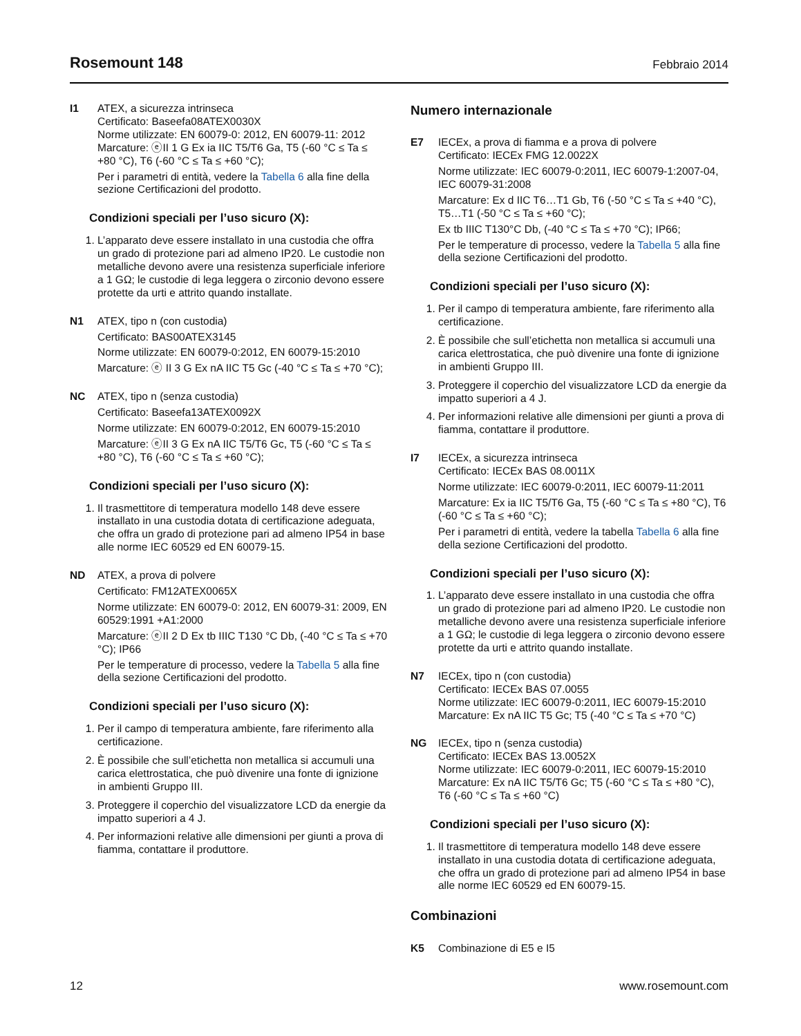Rosemount 148
Febbraio 2014
I1 ATEX, a sicurezza intrinseca
Certificato: Baseefa08ATEX0030X
Norme utilizzate: EN 60079-0: 2012, EN 60079-11: 2012
Marcature: ⓔII 1 G Ex ia IIC T5/T6 Ga, T5 (-60 °C ≤ Ta ≤ +80 °C), T6 (-60 °C ≤ Ta ≤ +60 °C);
Per i parametri di entità, vedere la Tabella 6 alla fine della sezione Certificazioni del prodotto.
Condizioni speciali per l’uso sicuro (X):
1. L’apparato deve essere installato in una custodia che offra un grado di protezione pari ad almeno IP20. Le custodie non metalliche devono avere una resistenza superficiale inferiore a 1 GΩ; le custodie di lega leggera o zirconio devono essere protette da urti e attrito quando installate.
N1 ATEX, tipo n (con custodia)
Certificato: BAS00ATEX3145
Norme utilizzate: EN 60079-0:2012, EN 60079-15:2010
Marcature: ⓔ II 3 G Ex nA IIC T5 Gc (-40 °C ≤ Ta ≤ +70 °C);
NC ATEX, tipo n (senza custodia)
Certificato: Baseefa13ATEX0092X
Norme utilizzate: EN 60079-0:2012, EN 60079-15:2010
Marcature: ⓔII 3 G Ex nA IIC T5/T6 Gc, T5 (-60 °C ≤ Ta ≤ +80 °C), T6 (-60 °C ≤ Ta ≤ +60 °C);
Condizioni speciali per l’uso sicuro (X):
1. Il trasmettitore di temperatura modello 148 deve essere installato in una custodia dotata di certificazione adeguata, che offra un grado di protezione pari ad almeno IP54 in base alle norme IEC 60529 ed EN 60079-15.
ND ATEX, a prova di polvere
Certificato: FM12ATEX0065X
Norme utilizzate: EN 60079-0: 2012, EN 60079-31: 2009, EN 60529:1991 +A1:2000
Marcature: ⓔII 2 D Ex tb IIIC T130 °C Db, (-40 °C ≤ Ta ≤ +70 °C); IP66
Per le temperature di processo, vedere la Tabella 5 alla fine della sezione Certificazioni del prodotto.
Condizioni speciali per l’uso sicuro (X):
1. Per il campo di temperatura ambiente, fare riferimento alla certificazione.
2. È possibile che sull’etichetta non metallica si accumuli una carica elettrostatica, che può divenire una fonte di ignizione in ambienti Gruppo III.
3. Proteggere il coperchio del visualizzatore LCD da energie da impatto superiori a 4 J.
4. Per informazioni relative alle dimensioni per giunti a prova di fiamma, contattare il produttore.
Numero internazionale
E7 IECEx, a prova di fiamma e a prova di polvere
Certificato: IECEx FMG 12.0022X
Norme utilizzate: IEC 60079-0:2011, IEC 60079-1:2007-04, IEC 60079-31:2008
Marcature: Ex d IIC T6…T1 Gb, T6 (-50 °C ≤ Ta ≤ +40 °C), T5…T1 (-50 °C ≤ Ta ≤ +60 °C);
Ex tb IIIC T130°C Db, (-40 °C ≤ Ta ≤ +70 °C); IP66;
Per le temperature di processo, vedere la Tabella 5 alla fine della sezione Certificazioni del prodotto.
Condizioni speciali per l’uso sicuro (X):
1. Per il campo di temperatura ambiente, fare riferimento alla certificazione.
2. È possibile che sull’etichetta non metallica si accumuli una carica elettrostatica, che può divenire una fonte di ignizione in ambienti Gruppo III.
3. Proteggere il coperchio del visualizzatore LCD da energie da impatto superiori a 4 J.
4. Per informazioni relative alle dimensioni per giunti a prova di fiamma, contattare il produttore.
I7 IECEx, a sicurezza intrinseca
Certificato: IECEx BAS 08.0011X
Norme utilizzate: IEC 60079-0:2011, IEC 60079-11:2011
Marcature: Ex ia IIC T5/T6 Ga, T5 (-60 °C ≤ Ta ≤ +80 °C), T6 (-60 °C ≤ Ta ≤ +60 °C);
Per i parametri di entità, vedere la tabella Tabella 6 alla fine della sezione Certificazioni del prodotto.
Condizioni speciali per l’uso sicuro (X):
1. L’apparato deve essere installato in una custodia che offra un grado di protezione pari ad almeno IP20. Le custodie non metalliche devono avere una resistenza superficiale inferiore a 1 GΩ; le custodie di lega leggera o zirconio devono essere protette da urti e attrito quando installate.
N7 IECEx, tipo n (con custodia)
Certificato: IECEx BAS 07.0055
Norme utilizzate: IEC 60079-0:2011, IEC 60079-15:2010
Marcature: Ex nA IIC T5 Gc; T5 (-40 °C ≤ Ta ≤ +70 °C)
NG IECEx, tipo n (senza custodia)
Certificato: IECEx BAS 13.0052X
Norme utilizzate: IEC 60079-0:2011, IEC 60079-15:2010
Marcature: Ex nA IIC T5/T6 Gc; T5 (-60 °C ≤ Ta ≤ +80 °C), T6 (-60 °C ≤ Ta ≤ +60 °C)
Condizioni speciali per l’uso sicuro (X):
1. Il trasmettitore di temperatura modello 148 deve essere installato in una custodia dotata di certificazione adeguata, che offra un grado di protezione pari ad almeno IP54 in base alle norme IEC 60529 ed EN 60079-15.
Combinazioni
K5 Combinazione di E5 e I5
12 www.rosemount.com